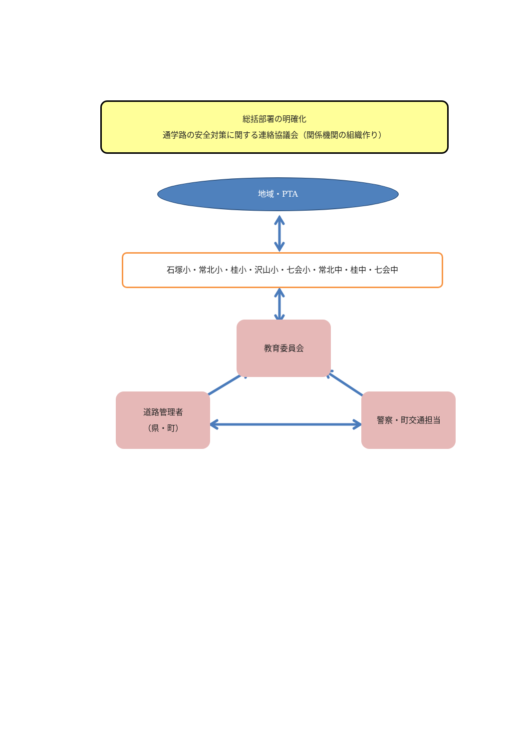総括部署の明確化
通学路の安全対策に関する連絡協議会（関係機関の組織作り）
地域・PTA
石塚小・常北小・桂小・沢山小・七会小・常北中・桂中・七会中
教育委員会
道路管理者
（県・町）
警察・町交通担当